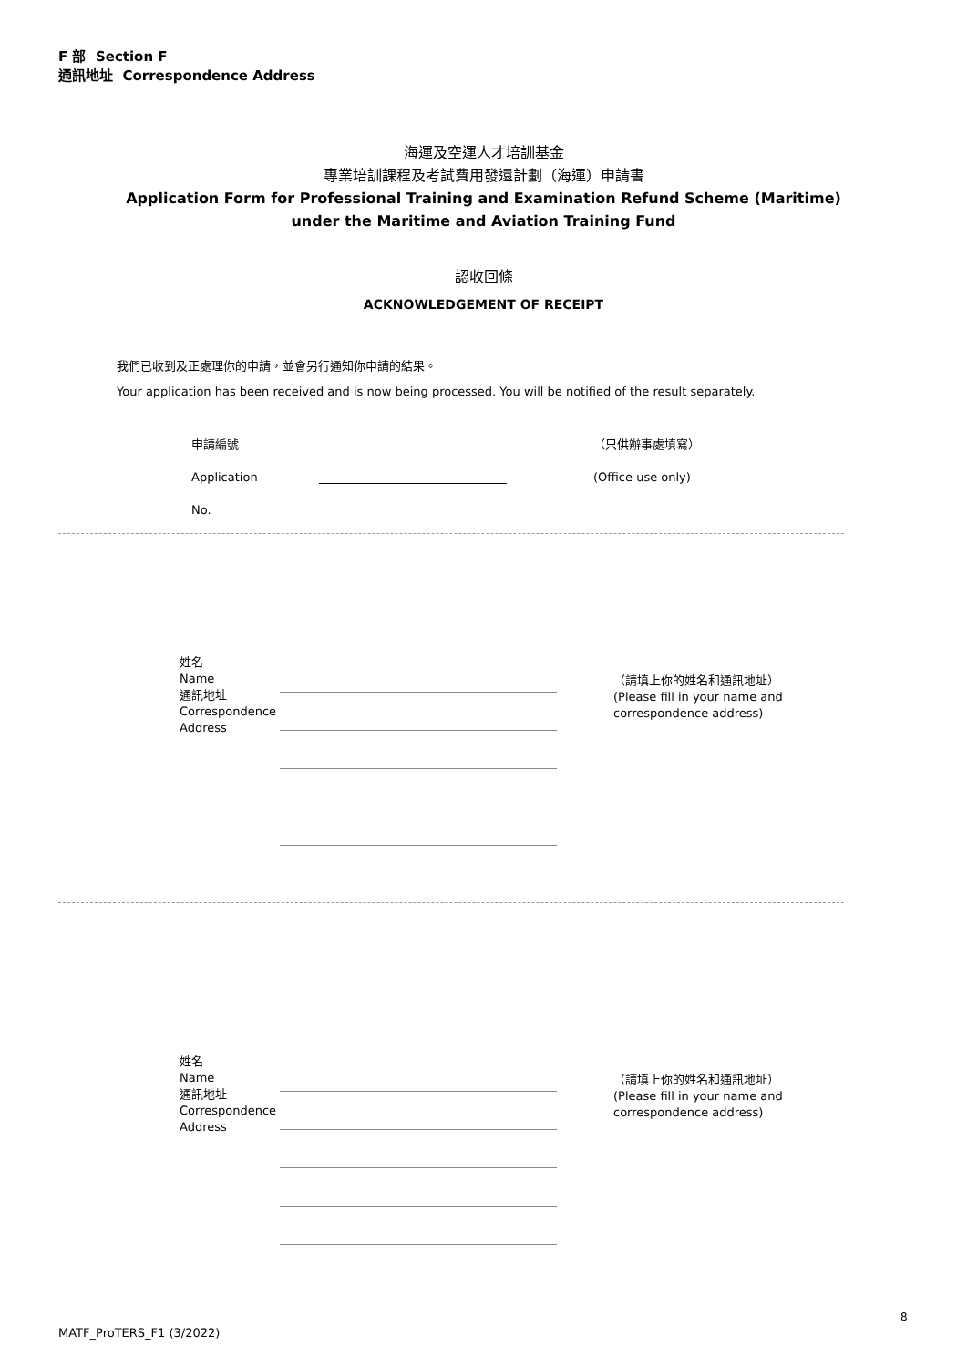F 部 Section F
通訊地址 Correspondence Address
海運及空運人才培訓基金
專業培訓課程及考試費用發還計劃（海運）申請書
Application Form for Professional Training and Examination Refund Scheme (Maritime)
under the Maritime and Aviation Training Fund
認收回條
ACKNOWLEDGEMENT OF RECEIPT
我們已收到及正處理你的申請，並會另行通知你申請的結果。
Your application has been received and is now being processed. You will be notified of the result separately.
申請編號
Application No.
（只供辦事處填寫）
(Office use only)
姓名
Name
通訊地址
Correspondence
Address
（請填上你的姓名和通訊地址）
(Please fill in your name and
correspondence address)
姓名
Name
通訊地址
Correspondence
Address
（請填上你的姓名和通訊地址）
(Please fill in your name and
correspondence address)
8
MATF_ProTERS_F1 (3/2022)